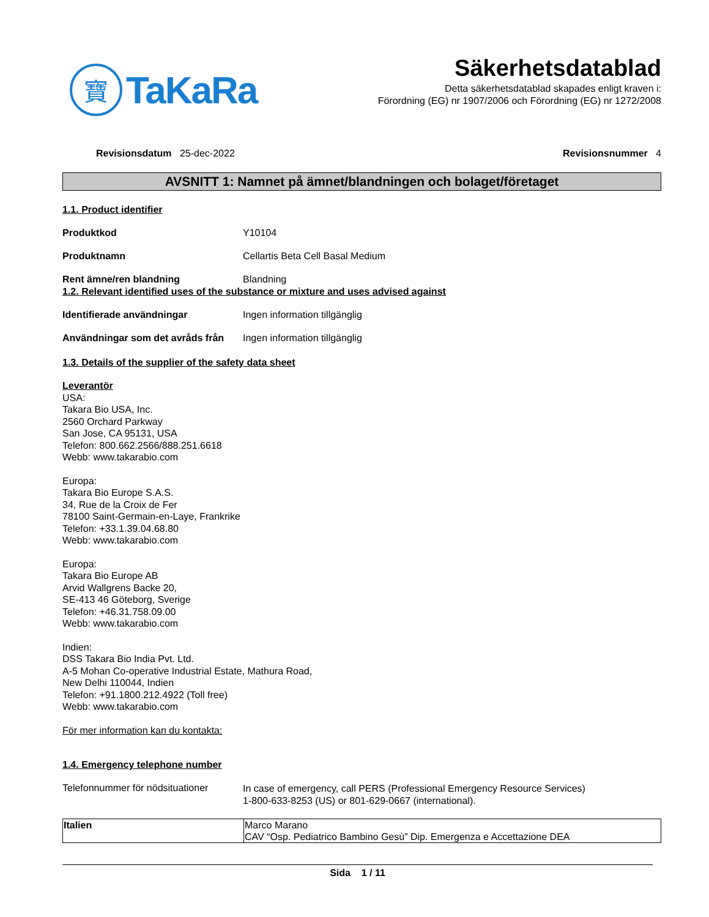寶
TaKaRa
Säkerhetsdatablad
Detta säkerhetsdatablad skapades enligt kraven i:
Förordning (EG) nr 1907/2006 och Förordning (EG) nr 1272/2008
Revisionsdatum 25-dec-2022 Revisionsnummer 4
AVSNITT 1: Namnet på ämnet/blandningen och bolaget/företaget
1.1. Product identifier
Produktkod Y10104
Produktnamn Cellartis Beta Cell Basal Medium
Rent ämne/ren blandning Blandning
1.2. Relevant identified uses of the substance or mixture and uses advised against
Identifierade användningar Ingen information tillgänglig
Användningar som det avråds från Ingen information tillgänglig
1.3. Details of the supplier of the safety data sheet
Leverantör
USA:
Takara Bio USA, Inc.
2560 Orchard Parkway
San Jose, CA 95131, USA
Telefon: 800.662.2566/888.251.6618
Webb: www.takarabio.com
Europa:
Takara Bio Europe S.A.S.
34, Rue de la Croix de Fer
78100 Saint-Germain-en-Laye, Frankrike
Telefon: +33.1.39.04.68.80
Webb: www.takarabio.com
Europa:
Takara Bio Europe AB
Arvid Wallgrens Backe 20,
SE-413 46 Göteborg, Sverige
Telefon: +46.31.758.09.00
Webb: www.takarabio.com
Indien:
DSS Takara Bio India Pvt. Ltd.
A-5 Mohan Co-operative Industrial Estate, Mathura Road,
New Delhi 110044, Indien
Telefon: +91.1800.212.4922 (Toll free)
Webb: www.takarabio.com
För mer information kan du kontakta:
1.4. Emergency telephone number
Telefonnummer för nödsituationer
In case of emergency, call PERS (Professional Emergency Resource Services)
1-800-633-8253 (US) or 801-629-0667 (international).
| Italien | Marco Marano CAV “Osp. Pediatrico Bambino Gesù” Dip. Emergenza e Accettazione DEA |
Sida 1 / 11